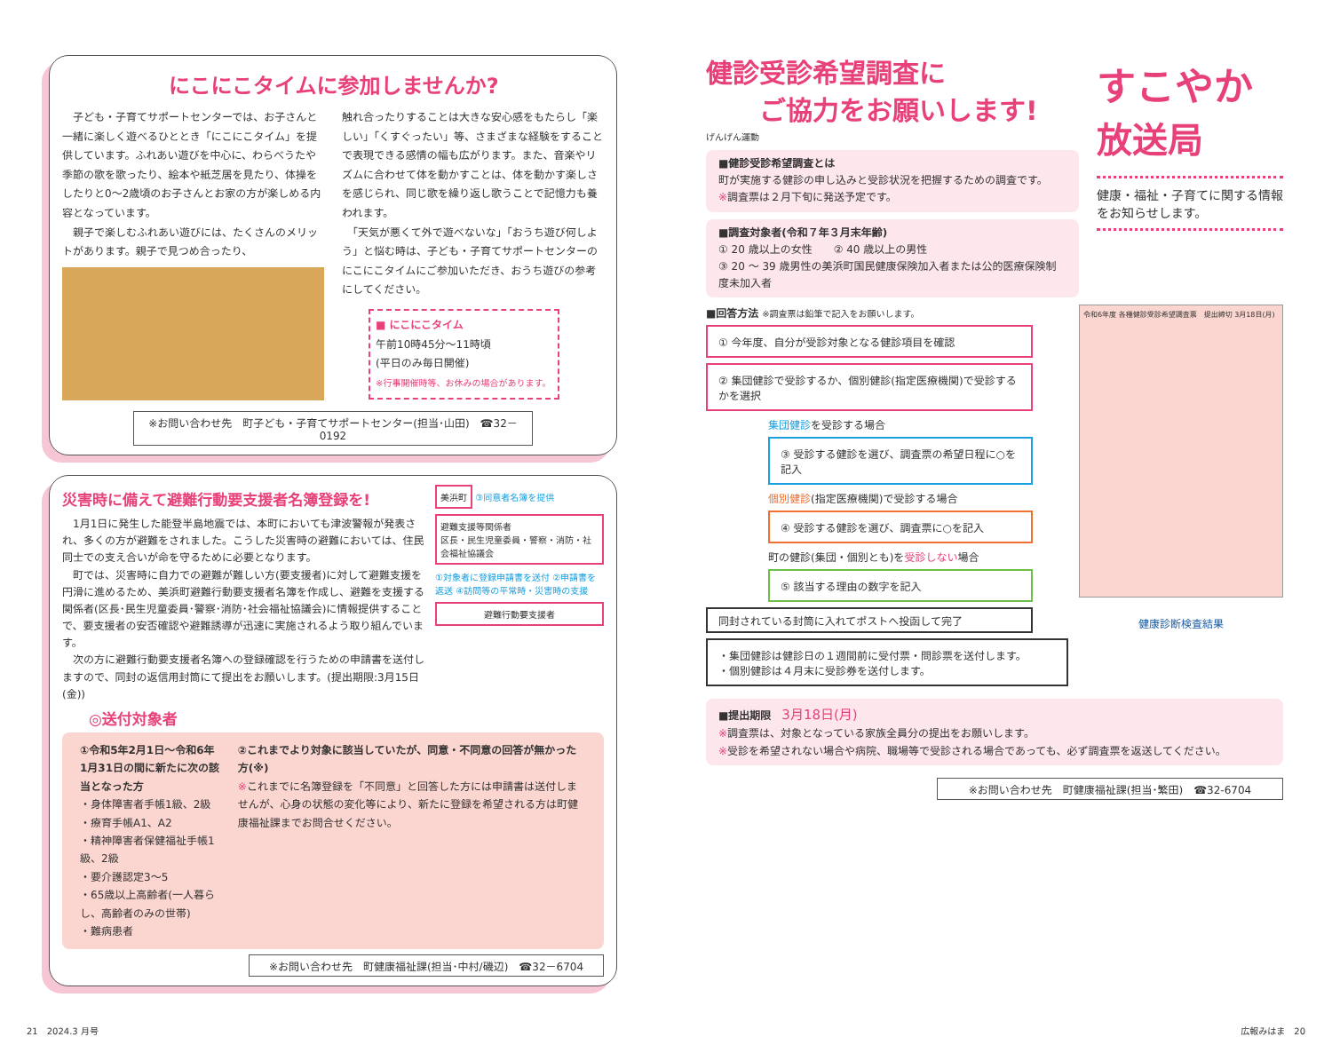にこにこタイムに参加しませんか?
　子ども・子育てサポートセンターでは、お子さんと一緒に楽しく遊べるひととき「にこにこタイム」を提供しています。ふれあい遊びを中心に、わらべうたや季節の歌を歌ったり、絵本や紙芝居を見たり、体操をしたりと0〜2歳頃のお子さんとお家の方が楽しめる内容となっています。
　親子で楽しむふれあい遊びには、たくさんのメリットがあります。親子で見つめ合ったり、
触れ合ったりすることは大きな安心感をもたらし「楽しい」「くすぐったい」等、さまざまな経験をすることで表現できる感情の幅も広がります。また、音楽やリズムに合わせて体を動かすことは、体を動かす楽しさを感じられ、同じ歌を繰り返し歌うことで記憶力も養われます。
　「天気が悪くて外で遊べないな」「おうち遊び何しよう」と悩む時は、子ども・子育てサポートセンターのにこにこタイムにご参加いただき、おうち遊びの参考にしてください。
■ にこにこタイム
午前10時45分〜11時頃
(平日のみ毎日開催)
※行事開催時等、お休みの場合があります。
※お問い合わせ先　町子ども・子育てサポートセンター(担当･山田)　☎32－0192
災害時に備えて避難行動要支援者名簿登録を!
　1月1日に発生した能登半島地震では、本町においても津波警報が発表され、多くの方が避難をされました。こうした災害時の避難においては、住民同士での支え合いが命を守るために必要となります。
　町では、災害時に自力での避難が難しい方(要支援者)に対して避難支援を円滑に進めるため、美浜町避難行動要支援者名簿を作成し、避難を支援する関係者(区長･民生児童委員･警察･消防･社会福祉協議会)に情報提供することで、要支援者の安否確認や避難誘導が迅速に実施されるよう取り組んでいます。
　次の方に避難行動要支援者名簿への登録確認を行うための申請書を送付しますので、同封の返信用封筒にて提出をお願いします。(提出期限:3月15日(金))
美浜町
③同意者名簿を提供
避難支援等関係者
区長・民生児童委員・警察・消防・社会福祉協議会
①対象者に登録申請書を送付 ②申請書を返送 ④訪問等の平常時・災害時の支援
避難行動要支援者
◎送付対象者
①令和5年2月1日〜令和6年1月31日の間に新たに次の該当となった方
・身体障害者手帳1級、2級
・療育手帳A1、A2
・精神障害者保健福祉手帳1級、2級
・要介護認定3〜5
・65歳以上高齢者(一人暮らし、高齢者のみの世帯)
・難病患者
②これまでより対象に該当していたが、同意・不同意の回答が無かった方(※)
※これまでに名簿登録を「不同意」と回答した方には申請書は送付しませんが、心身の状態の変化等により、新たに登録を希望される方は町健康福祉課までお問合せください。
※お問い合わせ先　町健康福祉課(担当･中村/磯辺)　☎32－6704
健診受診希望調査に
　　ご協力をお願いします!
げんげん運動
■健診受診希望調査とは
町が実施する健診の申し込みと受診状況を把握するための調査です。
※調査票は２月下旬に発送予定です。
■調査対象者(令和７年３月末年齢)
① 20 歳以上の女性　　② 40 歳以上の男性
③ 20 〜 39 歳男性の美浜町国民健康保険加入者または公的医療保険制度未加入者
すこやか
放送局
健康・福祉・子育てに関する情報をお知らせします。
■回答方法 ※調査票は鉛筆で記入をお願いします。
① 今年度、自分が受診対象となる健診項目を確認
② 集団健診で受診するか、個別健診(指定医療機関)で受診するかを選択
集団健診を受診する場合
③ 受診する健診を選び、調査票の希望日程に○を記入
個別健診(指定医療機関)で受診する場合
④ 受診する健診を選び、調査票に○を記入
町の健診(集団・個別とも)を受診しない場合
⑤ 該当する理由の数字を記入
同封されている封筒に入れてポストへ投函して完了
・集団健診は健診日の１週間前に受付票・問診票を送付します。
・個別健診は４月末に受診券を送付します。
令和6年度 各種健診受診希望調査票　提出締切 3月18日(月)
健康診断検査結果
■提出期限　3月18日(月)
※調査票は、対象となっている家族全員分の提出をお願いします。
※受診を希望されない場合や病院、職場等で受診される場合であっても、必ず調査票を返送してください。
※お問い合わせ先　町健康福祉課(担当･繁田)　☎32-6704
21　2024.3 月号 広報みはま　20